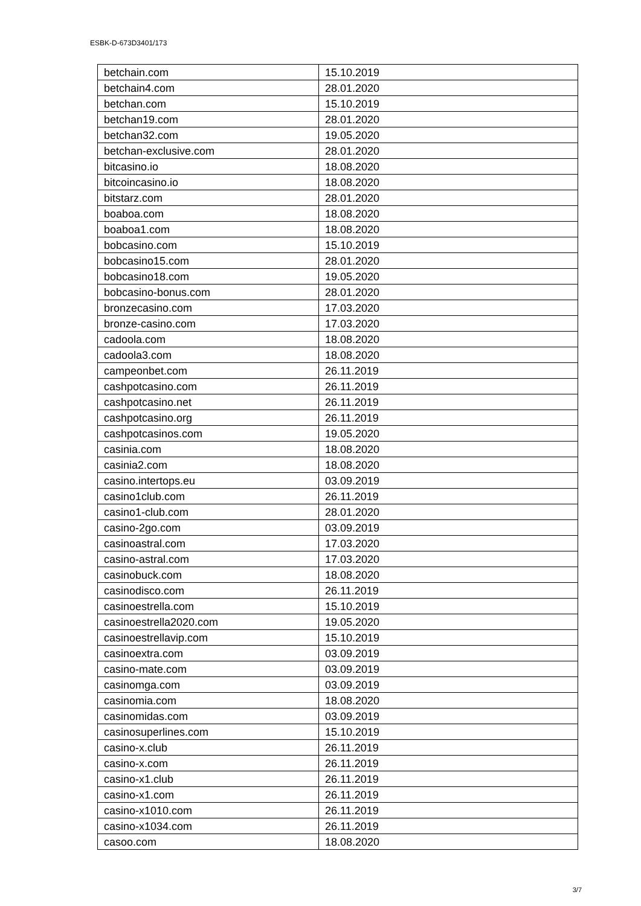ESBK-D-673D3401/173
| betchain.com | 15.10.2019 |
| betchain4.com | 28.01.2020 |
| betchan.com | 15.10.2019 |
| betchan19.com | 28.01.2020 |
| betchan32.com | 19.05.2020 |
| betchan-exclusive.com | 28.01.2020 |
| bitcasino.io | 18.08.2020 |
| bitcoincasino.io | 18.08.2020 |
| bitstarz.com | 28.01.2020 |
| boaboa.com | 18.08.2020 |
| boaboa1.com | 18.08.2020 |
| bobcasino.com | 15.10.2019 |
| bobcasino15.com | 28.01.2020 |
| bobcasino18.com | 19.05.2020 |
| bobcasino-bonus.com | 28.01.2020 |
| bronzecasino.com | 17.03.2020 |
| bronze-casino.com | 17.03.2020 |
| cadoola.com | 18.08.2020 |
| cadoola3.com | 18.08.2020 |
| campeonbet.com | 26.11.2019 |
| cashpotcasino.com | 26.11.2019 |
| cashpotcasino.net | 26.11.2019 |
| cashpotcasino.org | 26.11.2019 |
| cashpotcasinos.com | 19.05.2020 |
| casinia.com | 18.08.2020 |
| casinia2.com | 18.08.2020 |
| casino.intertops.eu | 03.09.2019 |
| casino1club.com | 26.11.2019 |
| casino1-club.com | 28.01.2020 |
| casino-2go.com | 03.09.2019 |
| casinoastral.com | 17.03.2020 |
| casino-astral.com | 17.03.2020 |
| casinobuck.com | 18.08.2020 |
| casinodisco.com | 26.11.2019 |
| casinoestrella.com | 15.10.2019 |
| casinoestrella2020.com | 19.05.2020 |
| casinoestrellavip.com | 15.10.2019 |
| casinoextra.com | 03.09.2019 |
| casino-mate.com | 03.09.2019 |
| casinomga.com | 03.09.2019 |
| casinomia.com | 18.08.2020 |
| casinomidas.com | 03.09.2019 |
| casinosuperlines.com | 15.10.2019 |
| casino-x.club | 26.11.2019 |
| casino-x.com | 26.11.2019 |
| casino-x1.club | 26.11.2019 |
| casino-x1.com | 26.11.2019 |
| casino-x1010.com | 26.11.2019 |
| casino-x1034.com | 26.11.2019 |
| casoo.com | 18.08.2020 |
3/7